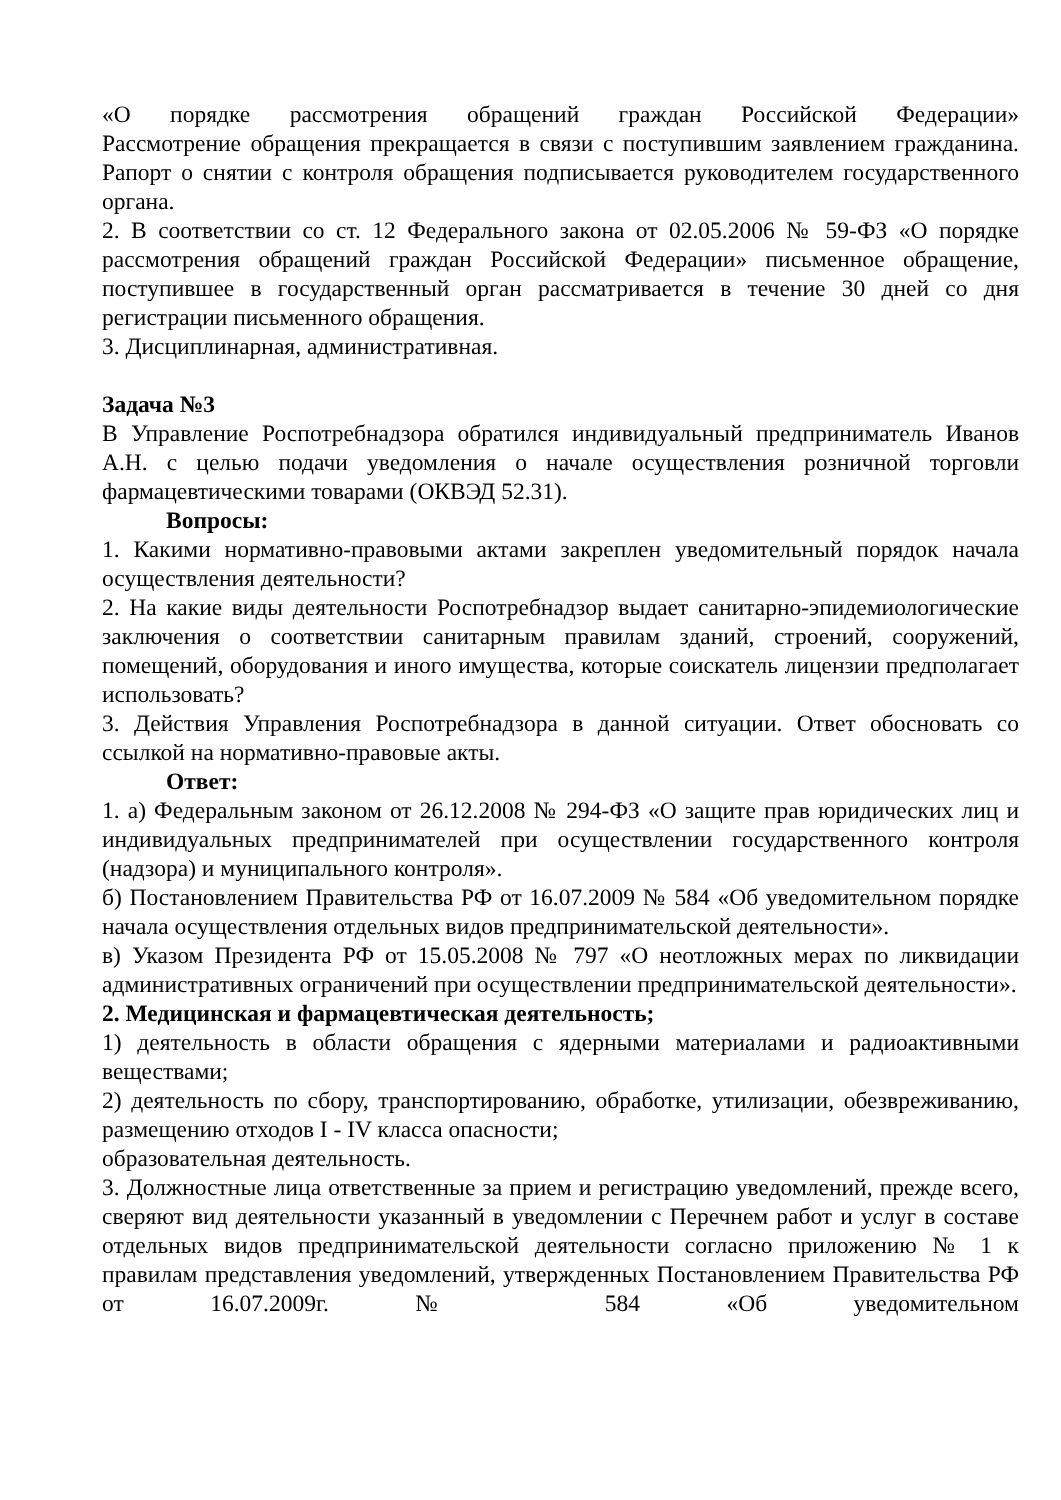«О порядке рассмотрения обращений граждан Российской Федерации»
Рассмотрение обращения прекращается в связи с поступившим заявлением гражданина. Рапорт о снятии с контроля обращения подписывается руководителем государственного органа.
2. В соответствии со ст. 12 Федерального закона от 02.05.2006 № 59-ФЗ «О порядке рассмотрения обращений граждан Российской Федерации» письменное обращение, поступившее в государственный орган рассматривается в течение 30 дней со дня регистрации письменного обращения.
3. Дисциплинарная, административная.
Задача №3
В Управление Роспотребнадзора обратился индивидуальный предприниматель Иванов А.Н. с целью подачи уведомления о начале осуществления розничной торговли фармацевтическими товарами (ОКВЭД 52.31).
Вопросы:
1. Какими нормативно-правовыми актами закреплен уведомительный порядок начала осуществления деятельности?
2. На какие виды деятельности Роспотребнадзор выдает санитарно-эпидемиологические заключения о соответствии санитарным правилам зданий, строений, сооружений, помещений, оборудования и иного имущества, которые соискатель лицензии предполагает использовать?
3. Действия Управления Роспотребнадзора в данной ситуации. Ответ обосновать со ссылкой на нормативно-правовые акты.
Ответ:
1. а) Федеральным законом от 26.12.2008 № 294-ФЗ «О защите прав юридических лиц и индивидуальных предпринимателей при осуществлении государственного контроля (надзора) и муниципального контроля».
б) Постановлением Правительства РФ от 16.07.2009 № 584 «Об уведомительном порядке начала осуществления отдельных видов предпринимательской деятельности».
в) Указом Президента РФ от 15.05.2008 № 797 «О неотложных мерах по ликвидации административных ограничений при осуществлении предпринимательской деятельности».
2. Медицинская и фармацевтическая деятельность;
1) деятельность в области обращения с ядерными материалами и радиоактивными веществами;
2) деятельность по сбору, транспортированию, обработке, утилизации, обезвреживанию, размещению отходов I - IV класса опасности;
образовательная деятельность.
3. Должностные лица ответственные за прием и регистрацию уведомлений, прежде всего, сверяют вид деятельности указанный в уведомлении с Перечнем работ и услуг в составе отдельных видов предпринимательской деятельности согласно приложению № 1 к правилам представления уведомлений, утвержденных Постановлением Правительства РФ от 16.07.2009г. № 584 «Об уведомительном